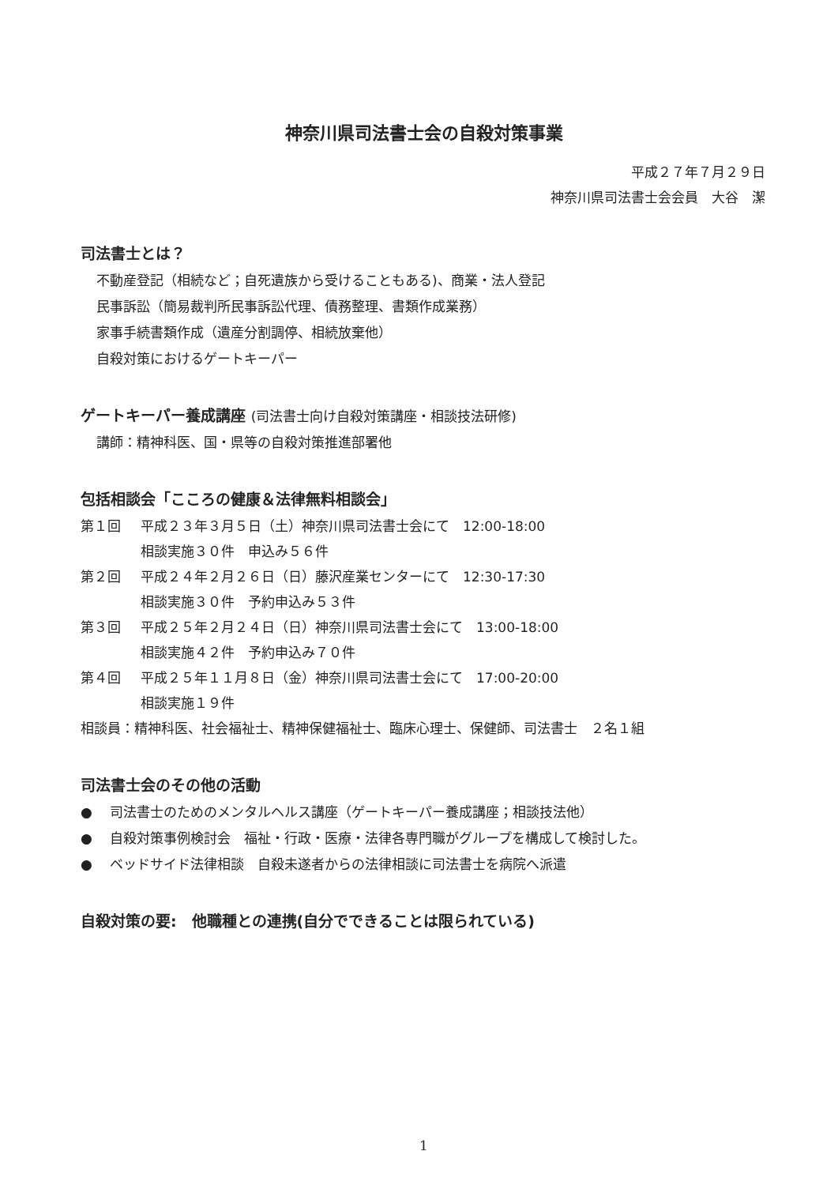神奈川県司法書士会の自殺対策事業
平成２７年７月２９日
神奈川県司法書士会会員　大谷　潔
司法書士とは？
不動産登記（相続など；自死遺族から受けることもある)、商業・法人登記
民事訴訟（簡易裁判所民事訴訟代理、債務整理、書類作成業務）
家事手続書類作成（遺産分割調停、相続放棄他）
自殺対策におけるゲートキーパー
ゲートキーパー養成講座 (司法書士向け自殺対策講座・相談技法研修)
講師：精神科医、国・県等の自殺対策推進部署他
包括相談会「こころの健康＆法律無料相談会」
第１回 平成２３年３月５日（土）神奈川県司法書士会にて　12:00-18:00
相談実施３０件　申込み５６件
第２回 平成２４年２月２６日（日）藤沢産業センターにて　12:30-17:30
相談実施３０件　予約申込み５３件
第３回 平成２５年２月２４日（日）神奈川県司法書士会にて　13:00-18:00
相談実施４２件　予約申込み７０件
第４回 平成２５年１１月８日（金）神奈川県司法書士会にて　17:00-20:00
相談実施１９件
相談員：精神科医、社会福祉士、精神保健福祉士、臨床心理士、保健師、司法書士　２名１組
司法書士会のその他の活動
●　 司法書士のためのメンタルヘルス講座（ゲートキーパー養成講座；相談技法他）
●　 自殺対策事例検討会　福祉・行政・医療・法律各専門職がグループを構成して検討した。
●　 ベッドサイド法律相談　自殺未遂者からの法律相談に司法書士を病院へ派遣
自殺対策の要:　他職種との連携(自分でできることは限られている)
1